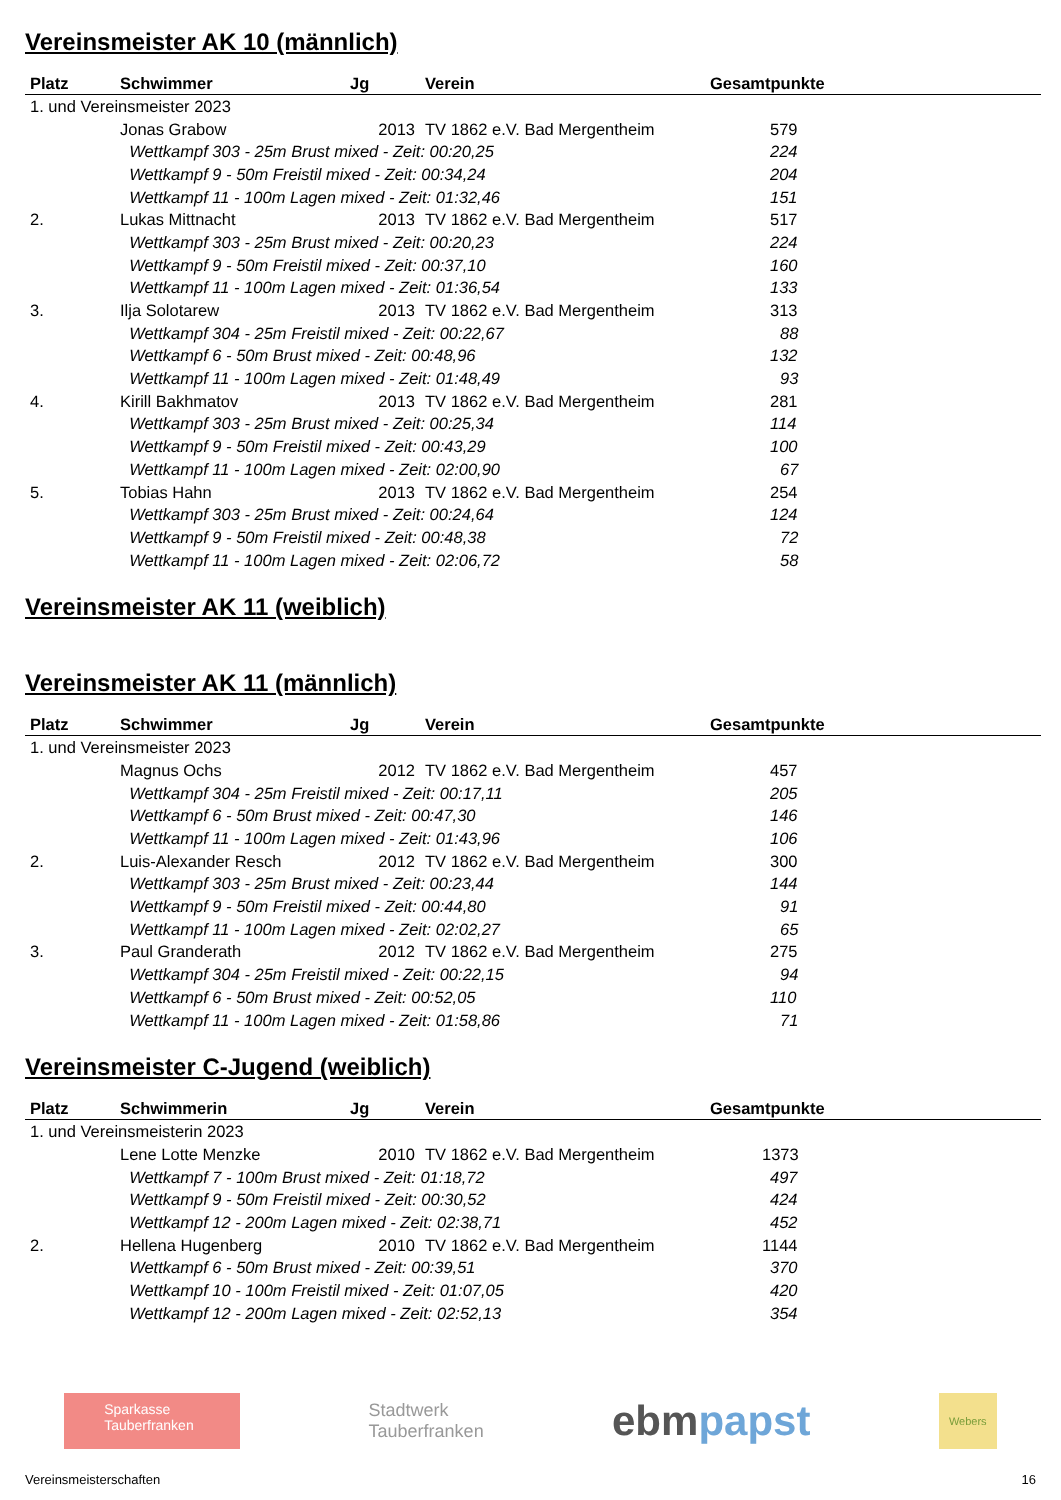Vereinsmeister AK 10 (männlich)
| Platz | Schwimmer | Jg | Verein | Gesamtpunkte |
| --- | --- | --- | --- | --- |
| 1. und Vereinsmeister 2023 | | | | |
| | Jonas Grabow | 2013 | TV 1862 e.V. Bad Mergentheim | 579 |
| | Wettkampf 303 - 25m Brust mixed - Zeit: 00:20,25 | | | 224 |
| | Wettkampf 9 - 50m Freistil mixed - Zeit: 00:34,24 | | | 204 |
| | Wettkampf 11 - 100m Lagen mixed - Zeit: 01:32,46 | | | 151 |
| 2. | Lukas Mittnacht | 2013 | TV 1862 e.V. Bad Mergentheim | 517 |
| | Wettkampf 303 - 25m Brust mixed - Zeit: 00:20,23 | | | 224 |
| | Wettkampf 9 - 50m Freistil mixed - Zeit: 00:37,10 | | | 160 |
| | Wettkampf 11 - 100m Lagen mixed - Zeit: 01:36,54 | | | 133 |
| 3. | Ilja Solotarew | 2013 | TV 1862 e.V. Bad Mergentheim | 313 |
| | Wettkampf 304 - 25m Freistil mixed - Zeit: 00:22,67 | | | 88 |
| | Wettkampf 6 - 50m Brust mixed - Zeit: 00:48,96 | | | 132 |
| | Wettkampf 11 - 100m Lagen mixed - Zeit: 01:48,49 | | | 93 |
| 4. | Kirill Bakhmatov | 2013 | TV 1862 e.V. Bad Mergentheim | 281 |
| | Wettkampf 303 - 25m Brust mixed - Zeit: 00:25,34 | | | 114 |
| | Wettkampf 9 - 50m Freistil mixed - Zeit: 00:43,29 | | | 100 |
| | Wettkampf 11 - 100m Lagen mixed - Zeit: 02:00,90 | | | 67 |
| 5. | Tobias Hahn | 2013 | TV 1862 e.V. Bad Mergentheim | 254 |
| | Wettkampf 303 - 25m Brust mixed - Zeit: 00:24,64 | | | 124 |
| | Wettkampf 9 - 50m Freistil mixed - Zeit: 00:48,38 | | | 72 |
| | Wettkampf 11 - 100m Lagen mixed - Zeit: 02:06,72 | | | 58 |
Vereinsmeister AK 11 (weiblich)
Vereinsmeister AK 11 (männlich)
| Platz | Schwimmer | Jg | Verein | Gesamtpunkte |
| --- | --- | --- | --- | --- |
| 1. und Vereinsmeister 2023 | | | | |
| | Magnus Ochs | 2012 | TV 1862 e.V. Bad Mergentheim | 457 |
| | Wettkampf 304 - 25m Freistil mixed - Zeit: 00:17,11 | | | 205 |
| | Wettkampf 6 - 50m Brust mixed - Zeit: 00:47,30 | | | 146 |
| | Wettkampf 11 - 100m Lagen mixed - Zeit: 01:43,96 | | | 106 |
| 2. | Luis-Alexander Resch | 2012 | TV 1862 e.V. Bad Mergentheim | 300 |
| | Wettkampf 303 - 25m Brust mixed - Zeit: 00:23,44 | | | 144 |
| | Wettkampf 9 - 50m Freistil mixed - Zeit: 00:44,80 | | | 91 |
| | Wettkampf 11 - 100m Lagen mixed - Zeit: 02:02,27 | | | 65 |
| 3. | Paul Granderath | 2012 | TV 1862 e.V. Bad Mergentheim | 275 |
| | Wettkampf 304 - 25m Freistil mixed - Zeit: 00:22,15 | | | 94 |
| | Wettkampf 6 - 50m Brust mixed - Zeit: 00:52,05 | | | 110 |
| | Wettkampf 11 - 100m Lagen mixed - Zeit: 01:58,86 | | | 71 |
Vereinsmeister C-Jugend (weiblich)
| Platz | Schwimmerin | Jg | Verein | Gesamtpunkte |
| --- | --- | --- | --- | --- |
| 1. und Vereinsmeisterin 2023 | | | | |
| | Lene Lotte Menzke | 2010 | TV 1862 e.V. Bad Mergentheim | 1373 |
| | Wettkampf 7 - 100m Brust mixed - Zeit: 01:18,72 | | | 497 |
| | Wettkampf 9 - 50m Freistil mixed - Zeit: 00:30,52 | | | 424 |
| | Wettkampf 12 - 200m Lagen mixed - Zeit: 02:38,71 | | | 452 |
| 2. | Hellena Hugenberg | 2010 | TV 1862 e.V. Bad Mergentheim | 1144 |
| | Wettkampf 6 - 50m Brust mixed - Zeit: 00:39,51 | | | 370 |
| | Wettkampf 10 - 100m Freistil mixed - Zeit: 01:07,05 | | | 420 |
| | Wettkampf 12 - 200m Lagen mixed - Zeit: 02:52,13 | | | 354 |
Sparkasse Tauberfranken
Stadtwerk
Tauberfranken
ebmpapst
Webers
Vereinsmeisterschaften 16